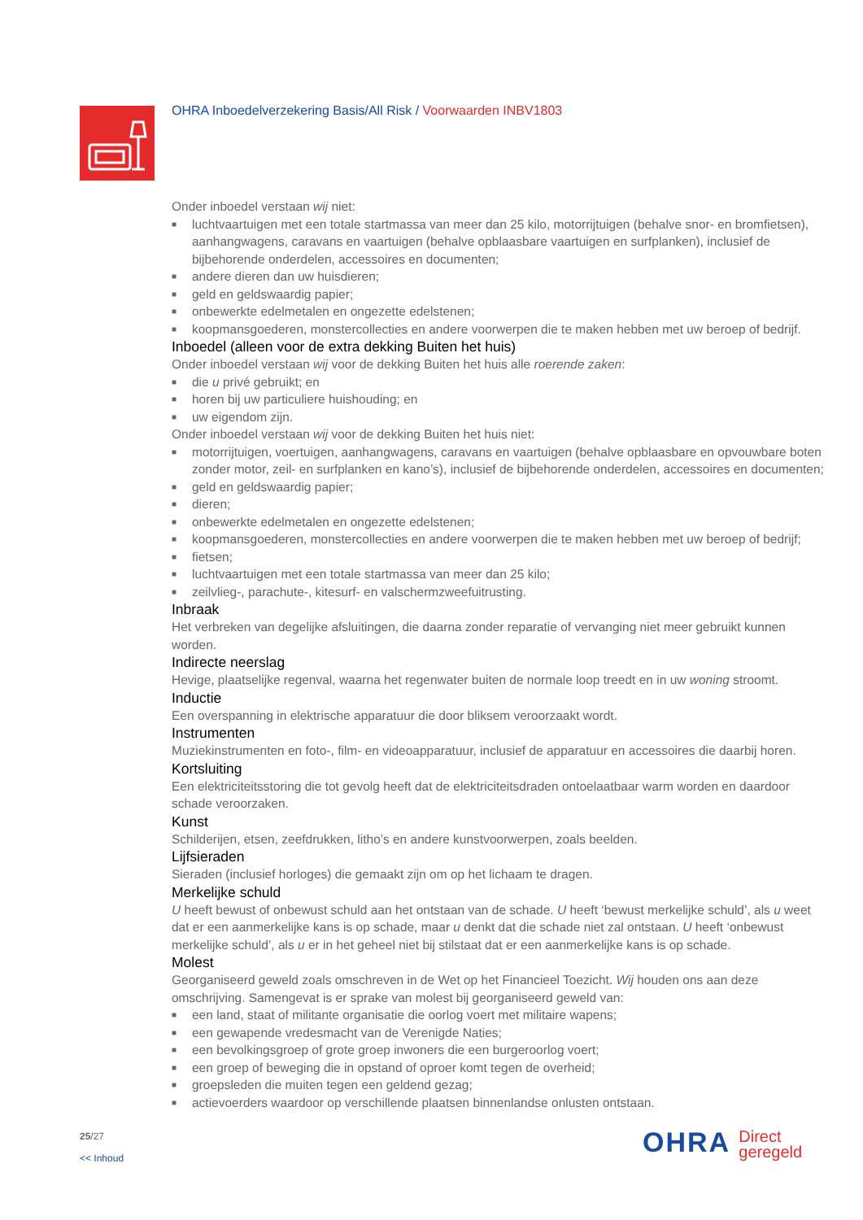OHRA Inboedelverzekering Basis/All Risk / Voorwaarden INBV1803
Onder inboedel verstaan wij niet:
■ luchtvaartuigen met een totale startmassa van meer dan 25 kilo, motorrijtuigen (behalve snor- en bromfietsen), aanhangwagens, caravans en vaartuigen (behalve opblaasbare vaartuigen en surfplanken), inclusief de bijbehorende onderdelen, accessoires en documenten;
■ andere dieren dan uw huisdieren;
■ geld en geldswaardig papier;
■ onbewerkte edelmetalen en ongezette edelstenen;
■ koopmansgoederen, monstercollecties en andere voorwerpen die te maken hebben met uw beroep of bedrijf.
Inboedel (alleen voor de extra dekking Buiten het huis)
Onder inboedel verstaan wij voor de dekking Buiten het huis alle roerende zaken:
■ die u privé gebruikt; en
■ horen bij uw particuliere huishouding; en
■ uw eigendom zijn.
Onder inboedel verstaan wij voor de dekking Buiten het huis niet:
■ motorrijtuigen, voertuigen, aanhangwagens, caravans en vaartuigen (behalve opblaasbare en opvouwbare boten zonder motor, zeil- en surfplanken en kano’s), inclusief de bijbehorende onderdelen, accessoires en documenten;
■ geld en geldswaardig papier;
■ dieren;
■ onbewerkte edelmetalen en ongezette edelstenen;
■ koopmansgoederen, monstercollecties en andere voorwerpen die te maken hebben met uw beroep of bedrijf;
■ fietsen;
■ luchtvaartuigen met een totale startmassa van meer dan 25 kilo;
■ zeilvlieg-, parachute-, kitesurf- en valschermzweefuitrusting.
Inbraak
Het verbreken van degelijke afsluitingen, die daarna zonder reparatie of vervanging niet meer gebruikt kunnen worden.
Indirecte neerslag
Hevige, plaatselijke regenval, waarna het regenwater buiten de normale loop treedt en in uw woning stroomt.
Inductie
Een overspanning in elektrische apparatuur die door bliksem veroorzaakt wordt.
Instrumenten
Muziekinstrumenten en foto-, film- en videoapparatuur, inclusief de apparatuur en accessoires die daarbij horen.
Kortsluiting
Een elektriciteitsstoring die tot gevolg heeft dat de elektriciteitsdraden ontoelaatbaar warm worden en daardoor schade veroorzaken.
Kunst
Schilderijen, etsen, zeefdrukken, litho’s en andere kunstvoorwerpen, zoals beelden.
Lijfsieraden
Sieraden (inclusief horloges) die gemaakt zijn om op het lichaam te dragen.
Merkelijke schuld
U heeft bewust of onbewust schuld aan het ontstaan van de schade. U heeft ‘bewust merkelijke schuld’, als u weet dat er een aanmerkelijke kans is op schade, maar u denkt dat die schade niet zal ontstaan. U heeft ‘onbewust merkelijke schuld’, als u er in het geheel niet bij stilstaat dat er een aanmerkelijke kans is op schade.
Molest
Georganiseerd geweld zoals omschreven in de Wet op het Financieel Toezicht. Wij houden ons aan deze omschrijving. Samengevat is er sprake van molest bij georganiseerd geweld van:
■ een land, staat of militante organisatie die oorlog voert met militaire wapens;
■ een gewapende vredesmacht van de Verenigde Naties;
■ een bevolkingsgroep of grote groep inwoners die een burgeroorlog voert;
■ een groep of beweging die in opstand of oproer komt tegen de overheid;
■ groepsleden die muiten tegen een geldend gezag;
■ actievoerders waardoor op verschillende plaatsen binnenlandse onlusten ontstaan.
25/27
<< Inhoud
OHRA Direct
geregeld